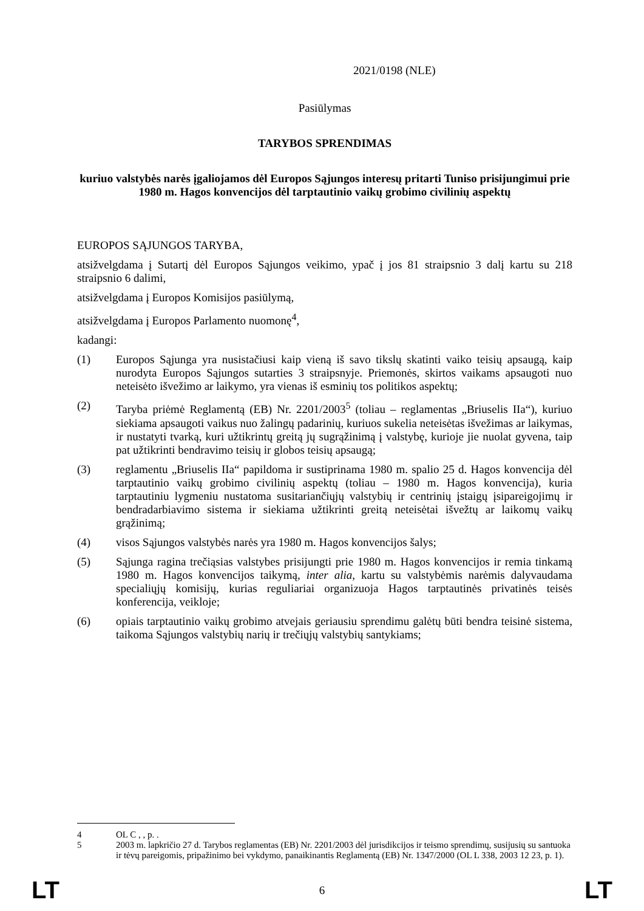2021/0198 (NLE)
Pasiūlymas
TARYBOS SPRENDIMAS
kuriuo valstybės narės įgaliojamos dėl Europos Sąjungos interesų pritarti Tuniso prisijungimui prie 1980 m. Hagos konvencijos dėl tarptautinio vaikų grobimo civilinių aspektų
EUROPOS SĄJUNGOS TARYBA,
atsižvelgdama į Sutartį dėl Europos Sąjungos veikimo, ypač į jos 81 straipsnio 3 dalį kartu su 218 straipsnio 6 dalimi,
atsižvelgdama į Europos Komisijos pasiūlymą,
atsižvelgdama į Europos Parlamento nuomonę<sup>4</sup>,
kadangi:
(1) Europos Sąjunga yra nusistačiusi kaip vieną iš savo tikslų skatinti vaiko teisių apsaugą, kaip nurodyta Europos Sąjungos sutarties 3 straipsnyje. Priemonės, skirtos vaikams apsaugoti nuo neteisėto išvežimo ar laikymo, yra vienas iš esminių tos politikos aspektų;
(2) Taryba priėmė Reglamentą (EB) Nr. 2201/2003<sup>5</sup> (toliau – reglamentas „Briuselis IIa“), kuriuo siekiama apsaugoti vaikus nuo žalingų padarinių, kuriuos sukelia neteisėtas išvežimas ar laikymas, ir nustatyti tvarką, kuri užtikrintų greitą jų sugrąžinimą į valstybę, kurioje jie nuolat gyvena, taip pat užtikrinti bendravimo teisių ir globos teisių apsaugą;
(3) reglamentu „Briuselis IIa“ papildoma ir sustiprinama 1980 m. spalio 25 d. Hagos konvencija dėl tarptautinio vaikų grobimo civilinių aspektų (toliau – 1980 m. Hagos konvencija), kuria tarptautiniu lygmeniu nustatoma susitariančiųjų valstybių ir centrinių įstaigų įsipareigojimų ir bendradarbiavimo sistema ir siekiama užtikrinti greitą neteisėtai išvežtų ar laikomų vaikų grąžinimą;
(4) visos Sąjungos valstybės narės yra 1980 m. Hagos konvencijos šalys;
(5) Sąjunga ragina trečiąsias valstybes prisijungti prie 1980 m. Hagos konvencijos ir remia tinkamą 1980 m. Hagos konvencijos taikymą, inter alia, kartu su valstybėmis narėmis dalyvaudama specialiųjų komisijų, kurias reguliariai organizuoja Hagos tarptautinės privatinės teisės konferencija, veikloje;
(6) opiais tarptautinio vaikų grobimo atvejais geriausiu sprendimu galėtų būti bendra teisinė sistema, taikoma Sąjungos valstybių narių ir trečiųjų valstybių santykiams;
4 OL C , , p. .
5 2003 m. lapkričio 27 d. Tarybos reglamentas (EB) Nr. 2201/2003 dėl jurisdikcijos ir teismo sprendimų, susijusių su santuoka ir tėvų pareigomis, pripažinimo bei vykdymo, panaikinantis Reglamentą (EB) Nr. 1347/2000 (OL L 338, 2003 12 23, p. 1).
LT 6 LT